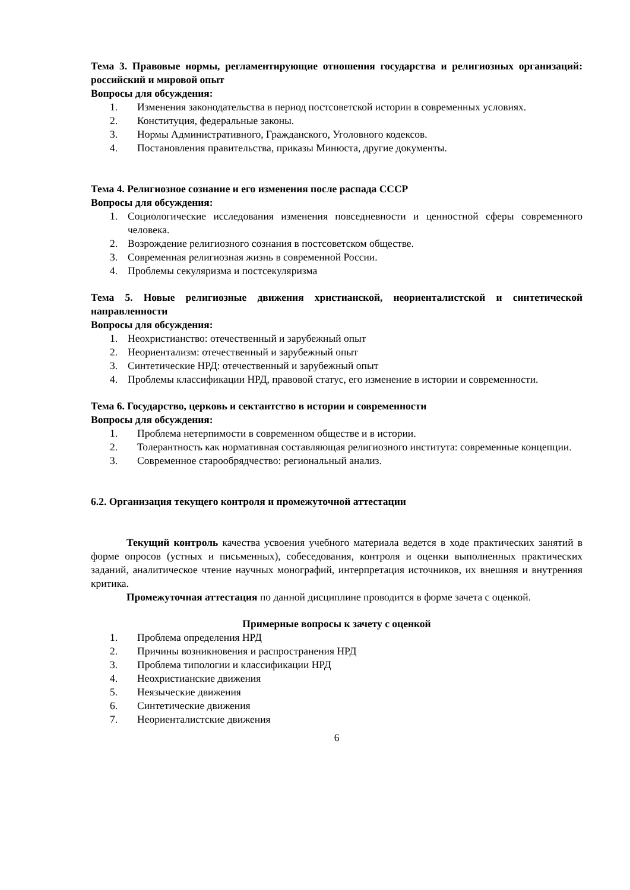Тема 3. Правовые нормы, регламентирующие отношения государства и религиозных организаций: российский и мировой опыт
Вопросы для обсуждения:
1. Изменения законодательства в период постсоветской истории в современных условиях.
2. Конституция, федеральные законы.
3. Нормы Административного, Гражданского, Уголовного кодексов.
4. Постановления правительства, приказы Минюста, другие документы.
Тема 4. Религиозное сознание и его изменения после распада СССР
Вопросы для обсуждения:
1. Социологические исследования изменения повседневности и ценностной сферы современного человека.
2. Возрождение религиозного сознания в постсоветском обществе.
3. Современная религиозная жизнь в современной России.
4. Проблемы секуляризма и постсекуляризма
Тема 5. Новые религиозные движения христианской, неориенталистской и синтетической направленности
Вопросы для обсуждения:
1. Неохристианство: отечественный и зарубежный опыт
2. Неориентализм: отечественный и зарубежный опыт
3. Синтетические НРД: отечественный и зарубежный опыт
4. Проблемы классификации НРД, правовой статус, его изменение в истории и современности.
Тема 6. Государство, церковь и сектантство в истории и современности
Вопросы для обсуждения:
1. Проблема нетерпимости в современном обществе и в истории.
2. Толерантность как нормативная составляющая религиозного института: современные концепции.
3. Современное старообрядчество: региональный анализ.
6.2. Организация текущего контроля и промежуточной аттестации
Текущий контроль качества усвоения учебного материала ведется в ходе практических занятий в форме опросов (устных и письменных), собеседования, контроля и оценки выполненных практических заданий, аналитическое чтение научных монографий, интерпретация источников, их внешняя и внутренняя критика.
Промежуточная аттестация по данной дисциплине проводится в форме зачета с оценкой.
Примерные вопросы к зачету с оценкой
1. Проблема определения НРД
2. Причины возникновения и распространения НРД
3. Проблема типологии и классификации НРД
4. Неохристианские движения
5. Неязыческие движения
6. Синтетические движения
7. Неориенталистские движения
6